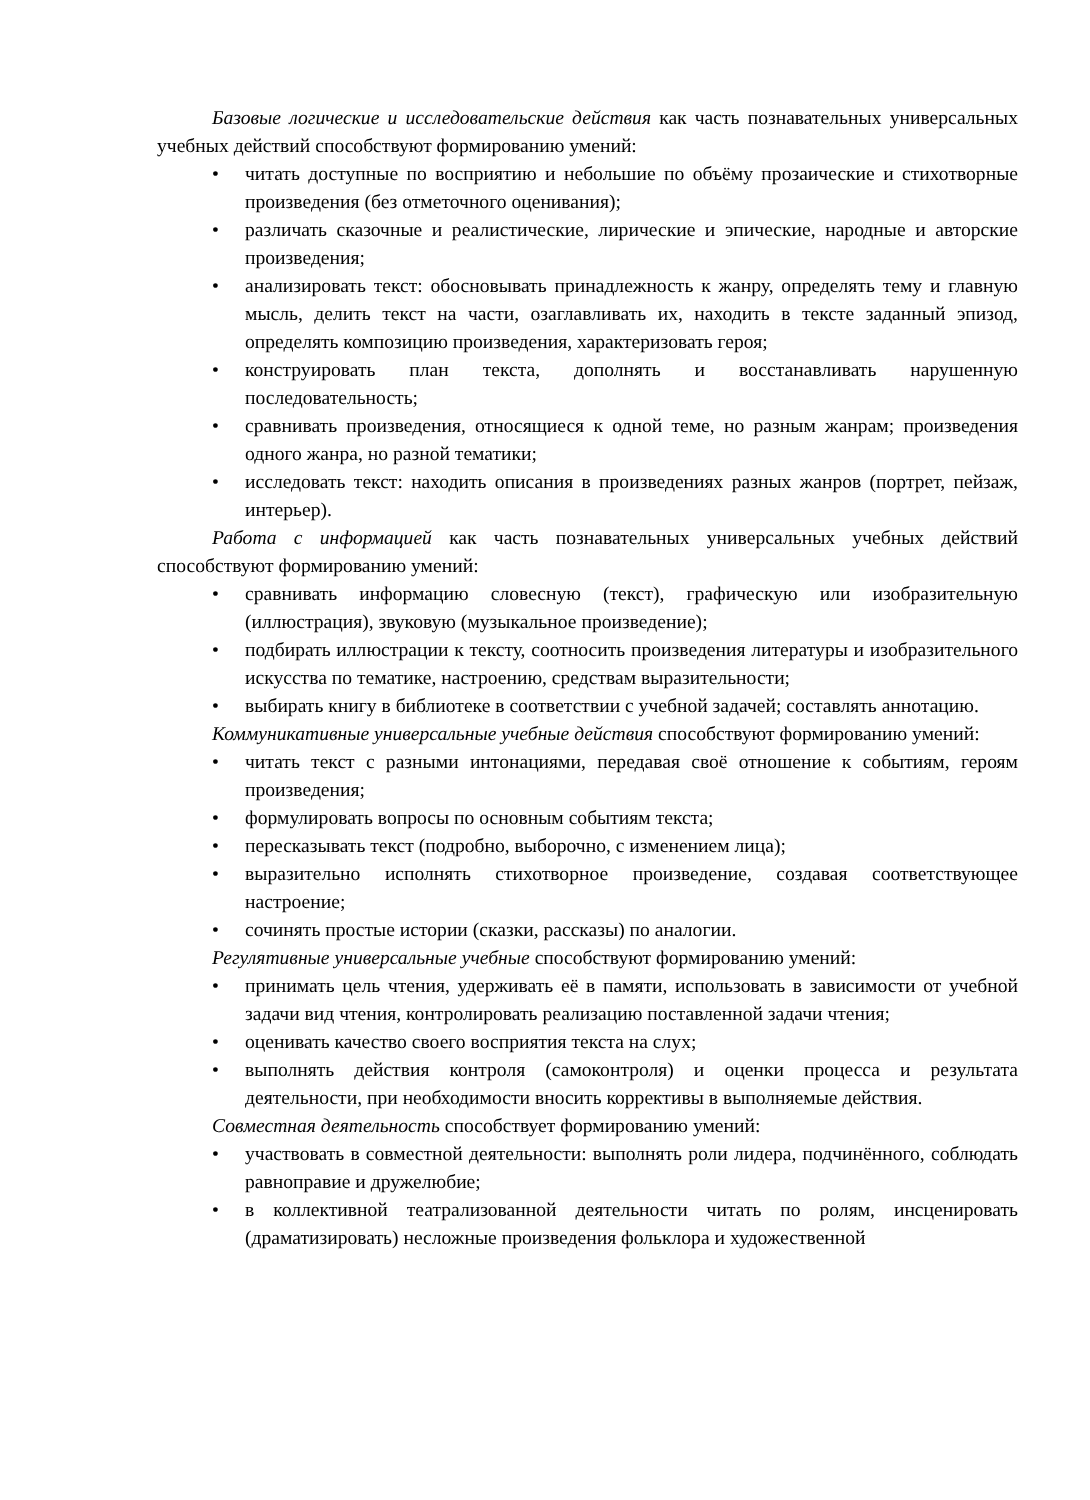Базовые логические и исследовательские действия как часть познавательных универсальных учебных действий способствуют формированию умений:
• читать доступные по восприятию и небольшие по объёму прозаические и стихотворные произведения (без отметочного оценивания);
• различать сказочные и реалистические, лирические и эпические, народные и авторские произведения;
• анализировать текст: обосновывать принадлежность к жанру, определять тему и главную мысль, делить текст на части, озаглавливать их, находить в тексте заданный эпизод, определять композицию произведения, характеризовать героя;
• конструировать план текста, дополнять и восстанавливать нарушенную последовательность;
• сравнивать произведения, относящиеся к одной теме, но разным жанрам; произведения одного жанра, но разной тематики;
• исследовать текст: находить описания в произведениях разных жанров (портрет, пейзаж, интерьер).
Работа с информацией как часть познавательных универсальных учебных действий способствуют формированию умений:
• сравнивать информацию словесную (текст), графическую или изобразительную (иллюстрация), звуковую (музыкальное произведение);
• подбирать иллюстрации к тексту, соотносить произведения литературы и изобразительного искусства по тематике, настроению, средствам выразительности;
• выбирать книгу в библиотеке в соответствии с учебной задачей; составлять аннотацию.
Коммуникативные универсальные учебные действия способствуют формированию умений:
• читать текст с разными интонациями, передавая своё отношение к событиям, героям произведения;
• формулировать вопросы по основным событиям текста;
• пересказывать текст (подробно, выборочно, с изменением лица);
• выразительно исполнять стихотворное произведение, создавая соответствующее настроение;
• сочинять простые истории (сказки, рассказы) по аналогии.
Регулятивные универсальные учебные способствуют формированию умений:
• принимать цель чтения, удерживать её в памяти, использовать в зависимости от учебной задачи вид чтения, контролировать реализацию поставленной задачи чтения;
• оценивать качество своего восприятия текста на слух;
• выполнять действия контроля (самоконтроля) и оценки процесса и результата деятельности, при необходимости вносить коррективы в выполняемые действия.
Совместная деятельность способствует формированию умений:
• участвовать в совместной деятельности: выполнять роли лидера, подчинённого, соблюдать равноправие и дружелюбие;
• в коллективной театрализованной деятельности читать по ролям, инсценировать (драматизировать) несложные произведения фольклора и художественной